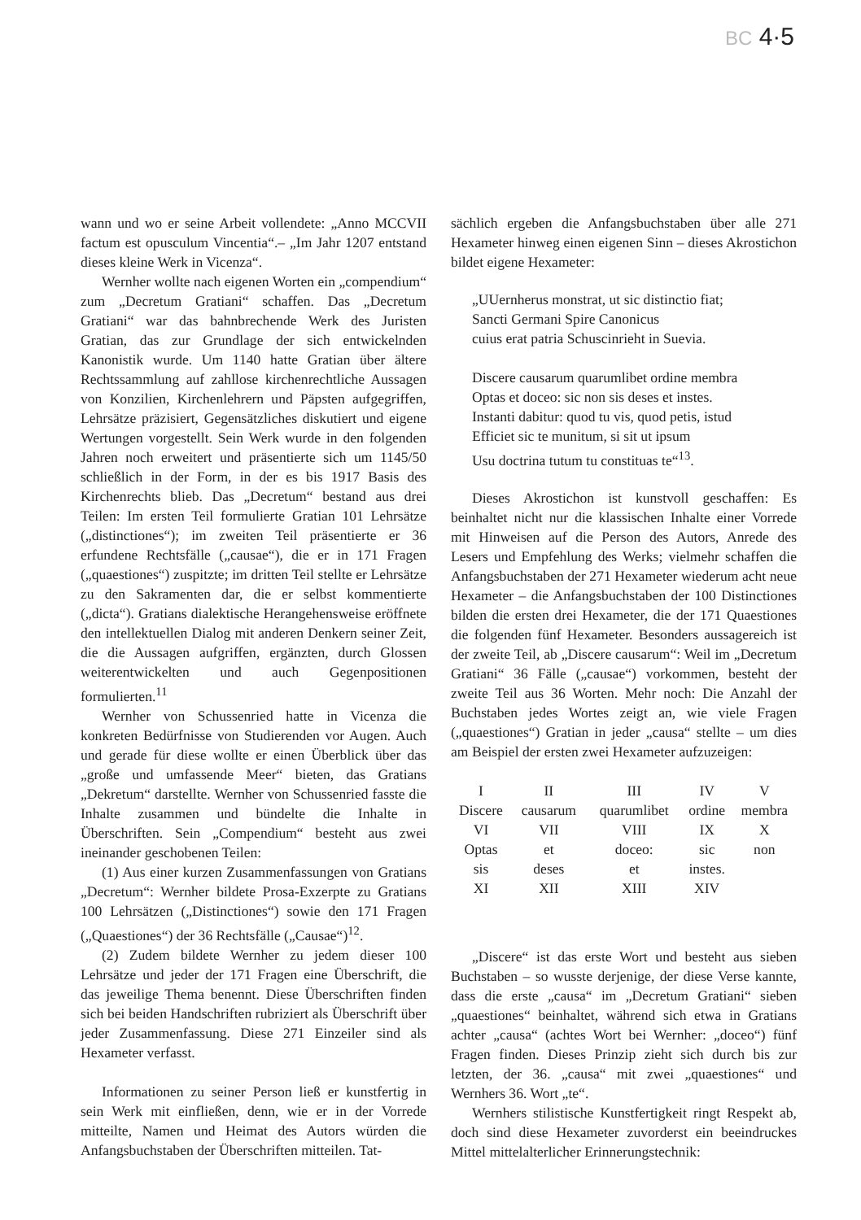BC 4·5
wann und wo er seine Arbeit vollendete: „Anno MCCVII factum est opusculum Vincentia“.– „Im Jahr 1207 entstand dieses kleine Werk in Vicenza“.
Wernher wollte nach eigenen Worten ein „compendium“ zum „Decretum Gratiani“ schaffen. Das „Decretum Gratiani“ war das bahnbrechende Werk des Juristen Gratian, das zur Grundlage der sich entwickelnden Kanonistik wurde. Um 1140 hatte Gratian über ältere Rechtssammlung auf zahllose kirchenrechtliche Aussagen von Konzilien, Kirchenlehrern und Päpsten aufgegriffen, Lehrsätze präzisiert, Gegensätzliches diskutiert und eigene Wertungen vorgestellt. Sein Werk wurde in den folgenden Jahren noch erweitert und präsentierte sich um 1145/50 schließlich in der Form, in der es bis 1917 Basis des Kirchenrechts blieb. Das „Decretum“ bestand aus drei Teilen: Im ersten Teil formulierte Gratian 101 Lehrsätze („distinctiones“); im zweiten Teil präsentierte er 36 erfundene Rechtsfälle („causae“), die er in 171 Fragen („quaestiones“) zuspitzte; im dritten Teil stellte er Lehrsätze zu den Sakramenten dar, die er selbst kommentierte („dicta“). Gratians dialektische Herangehensweise eröffnete den intellektuellen Dialog mit anderen Denkern seiner Zeit, die die Aussagen aufgriffen, ergänzten, durch Glossen weiterentwickelten und auch Gegenpositionen formulierten.<sup>11</sup>
Wernher von Schussenried hatte in Vicenza die konkreten Bedürfnisse von Studierenden vor Augen. Auch und gerade für diese wollte er einen Überblick über das „große und umfassende Meer“ bieten, das Gratians „Dekretum“ darstellte. Wernher von Schussenried fasste die Inhalte zusammen und bündelte die Inhalte in Überschriften. Sein „Compendium“ besteht aus zwei ineinander geschobenen Teilen:
(1) Aus einer kurzen Zusammenfassungen von Gratians „Decretum“: Wernher bildete Prosa-Exzerpte zu Gratians 100 Lehrsätzen („Distinctiones“) sowie den 171 Fragen („Quaestiones“) der 36 Rechtsfälle („Causae“)<sup>12</sup>.
(2) Zudem bildete Wernher zu jedem dieser 100 Lehrsätze und jeder der 171 Fragen eine Überschrift, die das jeweilige Thema benennt. Diese Überschriften finden sich bei beiden Handschriften rubriziert als Überschrift über jeder Zusammenfassung. Diese 271 Einzeiler sind als Hexameter verfasst.
Informationen zu seiner Person ließ er kunstfertig in sein Werk mit einfließen, denn, wie er in der Vorrede mitteilte, Namen und Heimat des Autors würden die Anfangsbuchstaben der Überschriften mitteilen. Tat-
sächlich ergeben die Anfangsbuchstaben über alle 271 Hexameter hinweg einen eigenen Sinn – dieses Akrostichon bildet eigene Hexameter:
„UUernherus monstrat, ut sic distinctio fiat;
Sancti Germani Spire Canonicus
cuius erat patria Schuscinrieht in Suevia.
Discere causarum quarumlibet ordine membra
Optas et doceo: sic non sis deses et instes.
Instanti dabitur: quod tu vis, quod petis, istud
Efficiet sic te munitum, si sit ut ipsum
Usu doctrina tutum tu constituas te“<sup>13</sup>.
Dieses Akrostichon ist kunstvoll geschaffen: Es beinhaltet nicht nur die klassischen Inhalte einer Vorrede mit Hinweisen auf die Person des Autors, Anrede des Lesers und Empfehlung des Werks; vielmehr schaffen die Anfangsbuchstaben der 271 Hexameter wiederum acht neue Hexameter – die Anfangsbuchstaben der 100 Distinctiones bilden die ersten drei Hexameter, die der 171 Quaestiones die folgenden fünf Hexameter. Besonders aussagereich ist der zweite Teil, ab „Discere causarum“: Weil im „Decretum Gratiani“ 36 Fälle („causae“) vorkommen, besteht der zweite Teil aus 36 Worten. Mehr noch: Die Anzahl der Buchstaben jedes Wortes zeigt an, wie viele Fragen („quaestiones“) Gratian in jeder „causa“ stellte – um dies am Beispiel der ersten zwei Hexameter aufzuzeigen:
| I | II | III | IV | V |
| Discere | causarum | quarumlibet | ordine | membra |
| VI | VII | VIII | IX | X |
| Optas | et | doceo: | sic | non |
| sis | deses | et | instes. | |
| XI | XII | XIII | XIV | |
„Discere“ ist das erste Wort und besteht aus sieben Buchstaben – so wusste derjenige, der diese Verse kannte, dass die erste „causa“ im „Decretum Gratiani“ sieben „quaestiones“ beinhaltet, während sich etwa in Gratians achter „causa“ (achtes Wort bei Wernher: „doceo“) fünf Fragen finden. Dieses Prinzip zieht sich durch bis zur letzten, der 36. „causa“ mit zwei „quaestiones“ und Wernhers 36. Wort „te“.
Wernhers stilistische Kunstfertigkeit ringt Respekt ab, doch sind diese Hexameter zuvorderst ein beeindruckes Mittel mittelalterlicher Erinnerungstechnik: